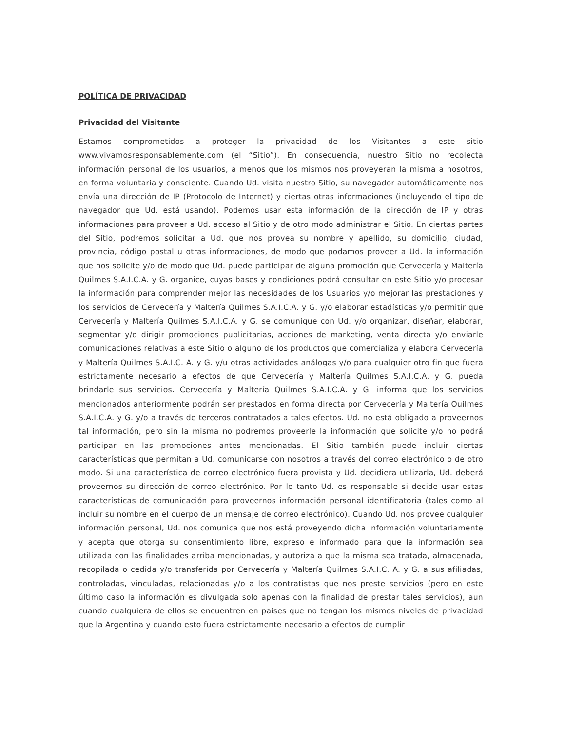POLÍTICA DE PRIVACIDAD
Privacidad del Visitante
Estamos comprometidos a proteger la privacidad de los Visitantes a este sitio www.vivamosresponsablemente.com (el “Sitio”). En consecuencia, nuestro Sitio no recolecta información personal de los usuarios, a menos que los mismos nos proveyeran la misma a nosotros, en forma voluntaria y consciente. Cuando Ud. visita nuestro Sitio, su navegador automáticamente nos envía una dirección de IP (Protocolo de Internet) y ciertas otras informaciones (incluyendo el tipo de navegador que Ud. está usando). Podemos usar esta información de la dirección de IP y otras informaciones para proveer a Ud. acceso al Sitio y de otro modo administrar el Sitio. En ciertas partes del Sitio, podremos solicitar a Ud. que nos provea su nombre y apellido, su domicilio, ciudad, provincia, código postal u otras informaciones, de modo que podamos proveer a Ud. la información que nos solicite y/o de modo que Ud. puede participar de alguna promoción que Cervecería y Maltería Quilmes S.A.I.C.A. y G. organice, cuyas bases y condiciones podrá consultar en este Sitio y/o procesar la información para comprender mejor las necesidades de los Usuarios y/o mejorar las prestaciones y los servicios de Cervecería y Maltería Quilmes S.A.I.C.A. y G. y/o elaborar estadísticas y/o permitir que Cervecería y Maltería Quilmes S.A.I.C.A. y G. se comunique con Ud. y/o organizar, diseñar, elaborar, segmentar y/o dirigir promociones publicitarias, acciones de marketing, venta directa y/o enviarle comunicaciones relativas a este Sitio o alguno de los productos que comercializa y elabora Cervecería y Maltería Quilmes S.A.I.C. A. y G. y/u otras actividades análogas y/o para cualquier otro fin que fuera estrictamente necesario a efectos de que Cervecería y Maltería Quilmes S.A.I.C.A. y G. pueda brindarle sus servicios. Cervecería y Maltería Quilmes S.A.I.C.A. y G. informa que los servicios mencionados anteriormente podrán ser prestados en forma directa por Cervecería y Maltería Quilmes S.A.I.C.A. y G. y/o a través de terceros contratados a tales efectos. Ud. no está obligado a proveernos tal información, pero sin la misma no podremos proveerle la información que solicite y/o no podrá participar en las promociones antes mencionadas. El Sitio también puede incluir ciertas características que permitan a Ud. comunicarse con nosotros a través del correo electrónico o de otro modo. Si una característica de correo electrónico fuera provista y Ud. decidiera utilizarla, Ud. deberá proveernos su dirección de correo electrónico. Por lo tanto Ud. es responsable si decide usar estas características de comunicación para proveernos información personal identificatoria (tales como al incluir su nombre en el cuerpo de un mensaje de correo electrónico). Cuando Ud. nos provee cualquier información personal, Ud. nos comunica que nos está proveyendo dicha información voluntariamente y acepta que otorga su consentimiento libre, expreso e informado para que la información sea utilizada con las finalidades arriba mencionadas, y autoriza a que la misma sea tratada, almacenada, recopilada o cedida y/o transferida por Cervecería y Maltería Quilmes S.A.I.C. A. y G. a sus afiliadas, controladas, vinculadas, relacionadas y/o a los contratistas que nos preste servicios (pero en este último caso la información es divulgada solo apenas con la finalidad de prestar tales servicios), aun cuando cualquiera de ellos se encuentren en países que no tengan los mismos niveles de privacidad que la Argentina y cuando esto fuera estrictamente necesario a efectos de cumplir